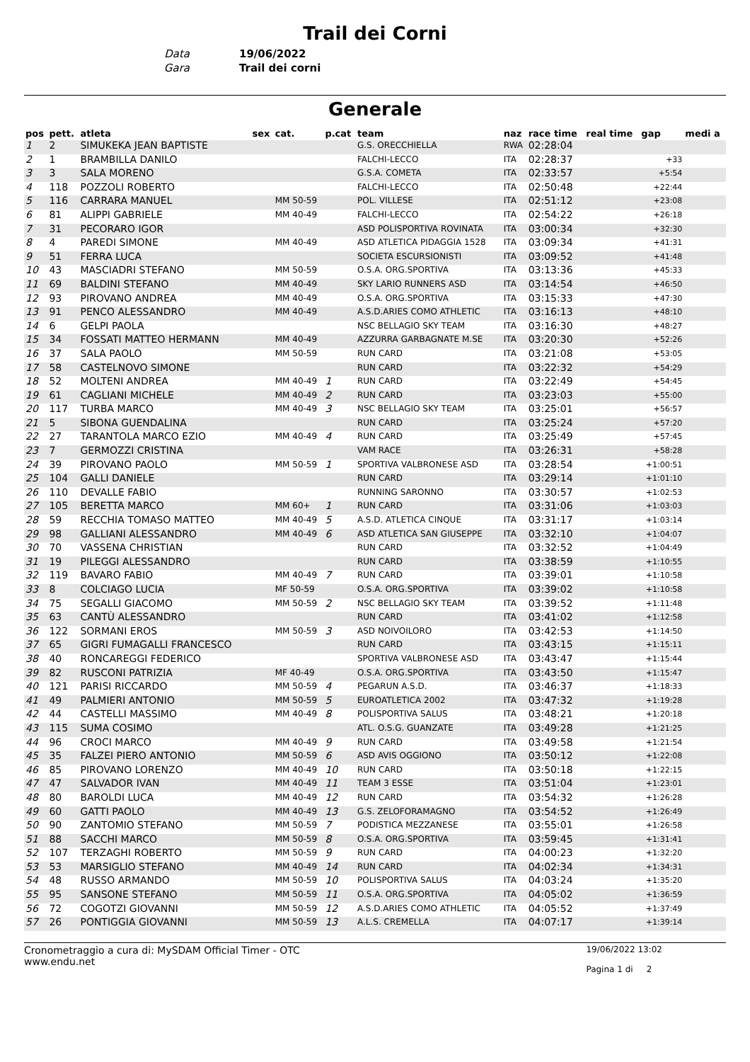Trail dei Corni
Data
19/06/2022
Gara
Trail dei corni
Generale
| pos | pett. | atleta | sex | cat. | p.cat | team | naz | race time | real time | gap | medi a |
| --- | --- | --- | --- | --- | --- | --- | --- | --- | --- | --- | --- |
| 1 | 2 | SIMUKEKA JEAN BAPTISTE | | | | G.S. ORECCHIELLA | RWA | 02:28:04 | | | |
| 2 | 1 | BRAMBILLA DANILO | | | | FALCHI-LECCO | ITA | 02:28:37 | | +33 | |
| 3 | 3 | SALA MORENO | | | | G.S.A. COMETA | ITA | 02:33:57 | | +5:54 | |
| 4 | 118 | POZZOLI ROBERTO | | | | FALCHI-LECCO | ITA | 02:50:48 | | +22:44 | |
| 5 | 116 | CARRARA MANUEL | | MM 50-59 | | POL. VILLESE | ITA | 02:51:12 | | +23:08 | |
| 6 | 81 | ALIPPI GABRIELE | | MM 40-49 | | FALCHI-LECCO | ITA | 02:54:22 | | +26:18 | |
| 7 | 31 | PECORARO IGOR | | | | ASD POLISPORTIVA ROVINATA | ITA | 03:00:34 | | +32:30 | |
| 8 | 4 | PAREDI SIMONE | | MM 40-49 | | ASD ATLETICA PIDAGGIA 1528 | ITA | 03:09:34 | | +41:31 | |
| 9 | 51 | FERRA LUCA | | | | SOCIETA ESCURSIONISTI | ITA | 03:09:52 | | +41:48 | |
| 10 | 43 | MASCIADRI STEFANO | | MM 50-59 | | O.S.A. ORG.SPORTIVA | ITA | 03:13:36 | | +45:33 | |
| 11 | 69 | BALDINI STEFANO | | MM 40-49 | | SKY LARIO RUNNERS ASD | ITA | 03:14:54 | | +46:50 | |
| 12 | 93 | PIROVANO ANDREA | | MM 40-49 | | O.S.A. ORG.SPORTIVA | ITA | 03:15:33 | | +47:30 | |
| 13 | 91 | PENCO ALESSANDRO | | MM 40-49 | | A.S.D.ARIES COMO ATHLETIC | ITA | 03:16:13 | | +48:10 | |
| 14 | 6 | GELPI PAOLA | | | | NSC BELLAGIO SKY TEAM | ITA | 03:16:30 | | +48:27 | |
| 15 | 34 | FOSSATI MATTEO HERMANN | | MM 40-49 | | AZZURRA GARBAGNATE M.SE | ITA | 03:20:30 | | +52:26 | |
| 16 | 37 | SALA PAOLO | | MM 50-59 | | RUN CARD | ITA | 03:21:08 | | +53:05 | |
| 17 | 58 | CASTELNOVO SIMONE | | | | RUN CARD | ITA | 03:22:32 | | +54:29 | |
| 18 | 52 | MOLTENI ANDREA | | MM 40-49 | 1 | RUN CARD | ITA | 03:22:49 | | +54:45 | |
| 19 | 61 | CAGLIANI MICHELE | | MM 40-49 | 2 | RUN CARD | ITA | 03:23:03 | | +55:00 | |
| 20 | 117 | TURBA MARCO | | MM 40-49 | 3 | NSC BELLAGIO SKY TEAM | ITA | 03:25:01 | | +56:57 | |
| 21 | 5 | SIBONA GUENDALINA | | | | RUN CARD | ITA | 03:25:24 | | +57:20 | |
| 22 | 27 | TARANTOLA MARCO EZIO | | MM 40-49 | 4 | RUN CARD | ITA | 03:25:49 | | +57:45 | |
| 23 | 7 | GERMOZZI CRISTINA | | | | VAM RACE | ITA | 03:26:31 | | +58:28 | |
| 24 | 39 | PIROVANO PAOLO | | MM 50-59 | 1 | SPORTIVA VALBRONESE ASD | ITA | 03:28:54 | | +1:00:51 | |
| 25 | 104 | GALLI DANIELE | | | | RUN CARD | ITA | 03:29:14 | | +1:01:10 | |
| 26 | 110 | DEVALLE FABIO | | | | RUNNING SARONNO | ITA | 03:30:57 | | +1:02:53 | |
| 27 | 105 | BERETTA MARCO | | MM 60+ | 1 | RUN CARD | ITA | 03:31:06 | | +1:03:03 | |
| 28 | 59 | RECCHIA TOMASO MATTEO | | MM 40-49 | 5 | A.S.D. ATLETICA CINQUE | ITA | 03:31:17 | | +1:03:14 | |
| 29 | 98 | GALLIANI ALESSANDRO | | MM 40-49 | 6 | ASD ATLETICA SAN GIUSEPPE | ITA | 03:32:10 | | +1:04:07 | |
| 30 | 70 | VASSENA CHRISTIAN | | | | RUN CARD | ITA | 03:32:52 | | +1:04:49 | |
| 31 | 19 | PILEGGI ALESSANDRO | | | | RUN CARD | ITA | 03:38:59 | | +1:10:55 | |
| 32 | 119 | BAVARO FABIO | | MM 40-49 | 7 | RUN CARD | ITA | 03:39:01 | | +1:10:58 | |
| 33 | 8 | COLCIAGO LUCIA | | MF 50-59 | | O.S.A. ORG.SPORTIVA | ITA | 03:39:02 | | +1:10:58 | |
| 34 | 75 | SEGALLI GIACOMO | | MM 50-59 | 2 | NSC BELLAGIO SKY TEAM | ITA | 03:39:52 | | +1:11:48 | |
| 35 | 63 | CANTÙ ALESSANDRO | | | | RUN CARD | ITA | 03:41:02 | | +1:12:58 | |
| 36 | 122 | SORMANI EROS | | MM 50-59 | 3 | ASD NOIVOILORO | ITA | 03:42:53 | | +1:14:50 | |
| 37 | 65 | GIGRI FUMAGALLI FRANCESCO | | | | RUN CARD | ITA | 03:43:15 | | +1:15:11 | |
| 38 | 40 | RONCAREGGI FEDERICO | | | | SPORTIVA VALBRONESE ASD | ITA | 03:43:47 | | +1:15:44 | |
| 39 | 82 | RUSCONI PATRIZIA | | MF 40-49 | | O.S.A. ORG.SPORTIVA | ITA | 03:43:50 | | +1:15:47 | |
| 40 | 121 | PARISI RICCARDO | | MM 50-59 | 4 | PEGARUN A.S.D. | ITA | 03:46:37 | | +1:18:33 | |
| 41 | 49 | PALMIERI ANTONIO | | MM 50-59 | 5 | EUROATLETICA 2002 | ITA | 03:47:32 | | +1:19:28 | |
| 42 | 44 | CASTELLI MASSIMO | | MM 40-49 | 8 | POLISPORTIVA SALUS | ITA | 03:48:21 | | +1:20:18 | |
| 43 | 115 | SUMA COSIMO | | | | ATL. O.S.G. GUANZATE | ITA | 03:49:28 | | +1:21:25 | |
| 44 | 96 | CROCI MARCO | | MM 40-49 | 9 | RUN CARD | ITA | 03:49:58 | | +1:21:54 | |
| 45 | 35 | FALZEI PIERO ANTONIO | | MM 50-59 | 6 | ASD AVIS OGGIONO | ITA | 03:50:12 | | +1:22:08 | |
| 46 | 85 | PIROVANO LORENZO | | MM 40-49 | 10 | RUN CARD | ITA | 03:50:18 | | +1:22:15 | |
| 47 | 47 | SALVADOR IVAN | | MM 40-49 | 11 | TEAM 3 ESSE | ITA | 03:51:04 | | +1:23:01 | |
| 48 | 80 | BAROLDI LUCA | | MM 40-49 | 12 | RUN CARD | ITA | 03:54:32 | | +1:26:28 | |
| 49 | 60 | GATTI PAOLO | | MM 40-49 | 13 | G.S. ZELOFORAMAGNO | ITA | 03:54:52 | | +1:26:49 | |
| 50 | 90 | ZANTOMIO STEFANO | | MM 50-59 | 7 | PODISTICA MEZZANESE | ITA | 03:55:01 | | +1:26:58 | |
| 51 | 88 | SACCHI MARCO | | MM 50-59 | 8 | O.S.A. ORG.SPORTIVA | ITA | 03:59:45 | | +1:31:41 | |
| 52 | 107 | TERZAGHI ROBERTO | | MM 50-59 | 9 | RUN CARD | ITA | 04:00:23 | | +1:32:20 | |
| 53 | 53 | MARSIGLIO STEFANO | | MM 40-49 | 14 | RUN CARD | ITA | 04:02:34 | | +1:34:31 | |
| 54 | 48 | RUSSO ARMANDO | | MM 50-59 | 10 | POLISPORTIVA SALUS | ITA | 04:03:24 | | +1:35:20 | |
| 55 | 95 | SANSONE STEFANO | | MM 50-59 | 11 | O.S.A. ORG.SPORTIVA | ITA | 04:05:02 | | +1:36:59 | |
| 56 | 72 | COGOTZI GIOVANNI | | MM 50-59 | 12 | A.S.D.ARIES COMO ATHLETIC | ITA | 04:05:52 | | +1:37:49 | |
| 57 | 26 | PONTIGGIA GIOVANNI | | MM 50-59 | 13 | A.L.S. CREMELLA | ITA | 04:07:17 | | +1:39:14 | |
Cronometraggio a cura di: MySDAM Official Timer - OTC
www.endu.net
19/06/2022 13:02
Pagina 1 di 2